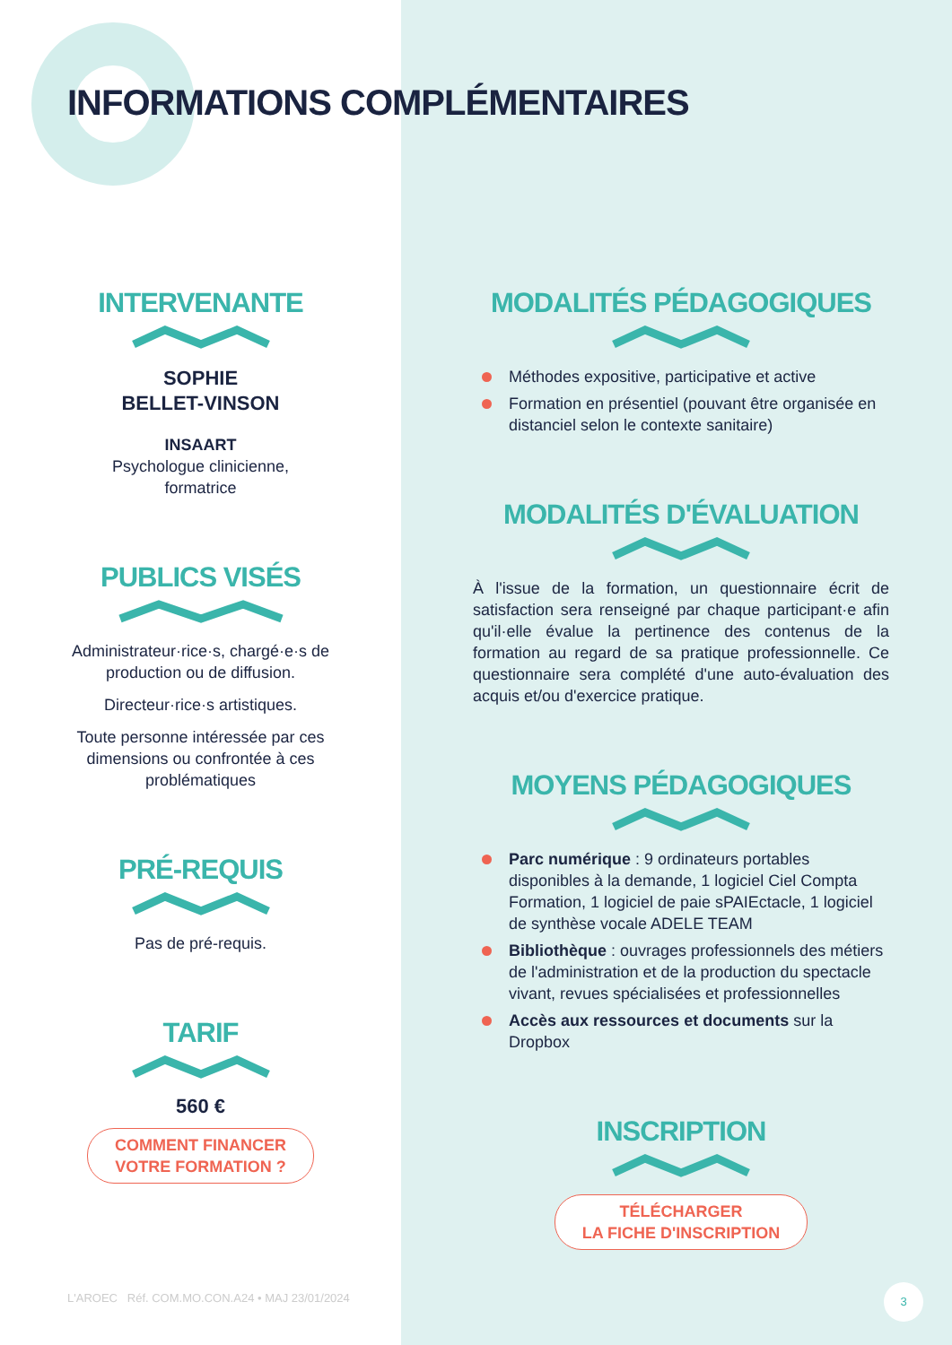INFORMATIONS COMPLÉMENTAIRES
INTERVENANTE
SOPHIE
BELLET-VINSON
INSAART
Psychologue clinicienne,
formatrice
PUBLICS VISÉS
Administrateur·rice·s, chargé·e·s de
production ou de diffusion.
Directeur·rice·s artistiques.
Toute personne intéressée par ces
dimensions ou confrontée à ces
problématiques
PRÉ-REQUIS
Pas de pré-requis.
TARIF
560 €
COMMENT FINANCER
VOTRE FORMATION ?
MODALITÉS PÉDAGOGIQUES
Méthodes expositive, participative et active
Formation en présentiel (pouvant être organisée en distanciel selon le contexte sanitaire)
MODALITÉS D'ÉVALUATION
À l'issue de la formation, un questionnaire écrit de satisfaction sera renseigné par chaque participant·e afin qu'il·elle évalue la pertinence des contenus de la formation au regard de sa pratique professionnelle. Ce questionnaire sera complété d'une auto-évaluation des acquis et/ou d'exercice pratique.
MOYENS PÉDAGOGIQUES
Parc numérique : 9 ordinateurs portables disponibles à la demande, 1 logiciel Ciel Compta Formation, 1 logiciel de paie sPAIEctacle, 1 logiciel de synthèse vocale ADELE TEAM
Bibliothèque : ouvrages professionnels des métiers de l'administration et de la production du spectacle vivant, revues spécialisées et professionnelles
Accès aux ressources et documents sur la Dropbox
INSCRIPTION
TÉLÉCHARGER
LA FICHE D'INSCRIPTION
L'AROEC Réf. COM.MO.CON.A24 • MAJ 23/01/2024
3